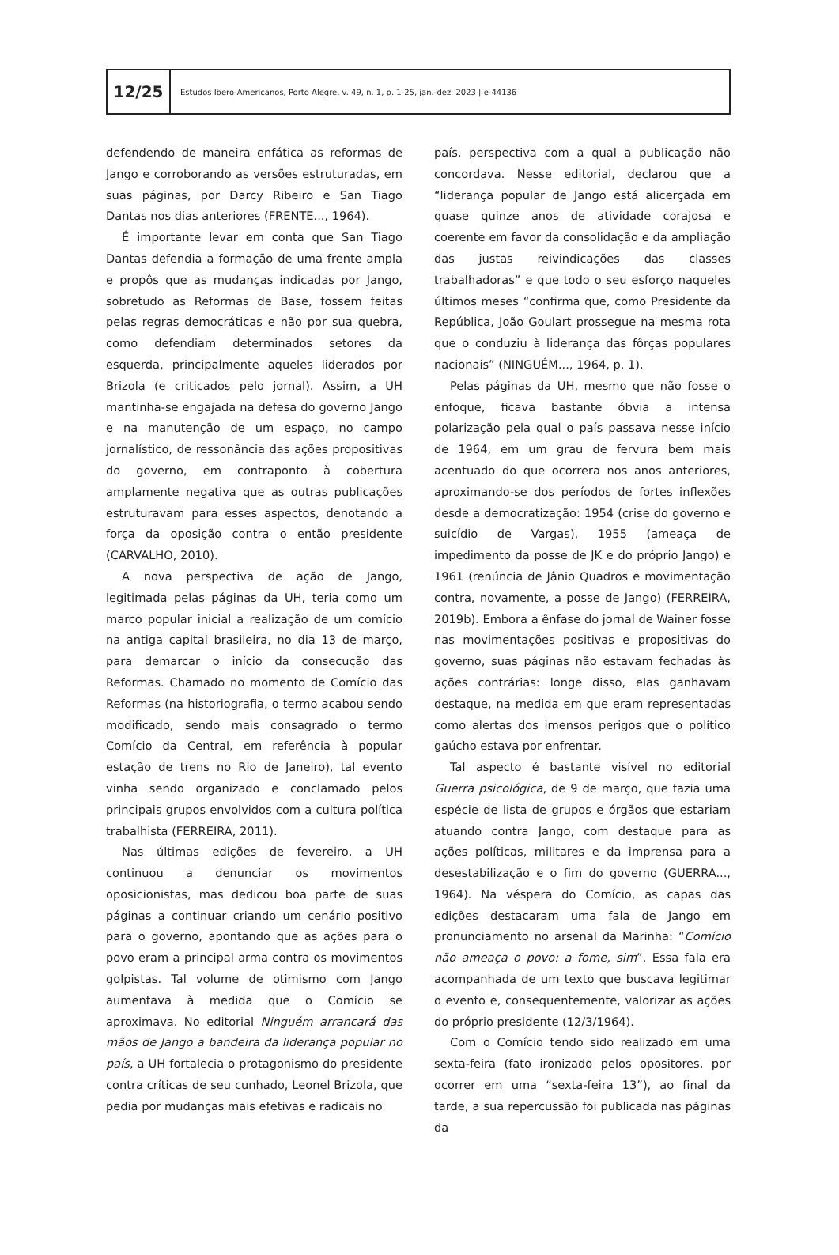12/25
Estudos Ibero-Americanos, Porto Alegre, v. 49, n. 1, p. 1-25, jan.-dez. 2023 | e-44136
defendendo de maneira enfática as reformas de Jango e corroborando as versões estruturadas, em suas páginas, por Darcy Ribeiro e San Tiago Dantas nos dias anteriores (FRENTE..., 1964).
É importante levar em conta que San Tiago Dantas defendia a formação de uma frente ampla e propôs que as mudanças indicadas por Jango, sobretudo as Reformas de Base, fossem feitas pelas regras democráticas e não por sua quebra, como defendiam determinados setores da esquerda, principalmente aqueles liderados por Brizola (e criticados pelo jornal). Assim, a UH mantinha-se engajada na defesa do governo Jango e na manutenção de um espaço, no campo jornalístico, de ressonância das ações propositivas do governo, em contraponto à cobertura amplamente negativa que as outras publicações estruturavam para esses aspectos, denotando a força da oposição contra o então presidente (CARVALHO, 2010).
A nova perspectiva de ação de Jango, legitimada pelas páginas da UH, teria como um marco popular inicial a realização de um comício na antiga capital brasileira, no dia 13 de março, para demarcar o início da consecução das Reformas. Chamado no momento de Comício das Reformas (na historiografia, o termo acabou sendo modificado, sendo mais consagrado o termo Comício da Central, em referência à popular estação de trens no Rio de Janeiro), tal evento vinha sendo organizado e conclamado pelos principais grupos envolvidos com a cultura política trabalhista (FERREIRA, 2011).
Nas últimas edições de fevereiro, a UH continuou a denunciar os movimentos oposicionistas, mas dedicou boa parte de suas páginas a continuar criando um cenário positivo para o governo, apontando que as ações para o povo eram a principal arma contra os movimentos golpistas. Tal volume de otimismo com Jango aumentava à medida que o Comício se aproximava. No editorial Ninguém arrancará das mãos de Jango a bandeira da liderança popular no país, a UH fortalecia o protagonismo do presidente contra críticas de seu cunhado, Leonel Brizola, que pedia por mudanças mais efetivas e radicais no
país, perspectiva com a qual a publicação não concordava. Nesse editorial, declarou que a “liderança popular de Jango está alicerçada em quase quinze anos de atividade corajosa e coerente em favor da consolidação e da ampliação das justas reivindicações das classes trabalhadoras” e que todo o seu esforço naqueles últimos meses “confirma que, como Presidente da República, João Goulart prossegue na mesma rota que o conduziu à liderança das fôrças populares nacionais” (NINGUÉM..., 1964, p. 1).
Pelas páginas da UH, mesmo que não fosse o enfoque, ficava bastante óbvia a intensa polarização pela qual o país passava nesse início de 1964, em um grau de fervura bem mais acentuado do que ocorrera nos anos anteriores, aproximando-se dos períodos de fortes inflexões desde a democratização: 1954 (crise do governo e suicídio de Vargas), 1955 (ameaça de impedimento da posse de JK e do próprio Jango) e 1961 (renúncia de Jânio Quadros e movimentação contra, novamente, a posse de Jango) (FERREIRA, 2019b). Embora a ênfase do jornal de Wainer fosse nas movimentações positivas e propositivas do governo, suas páginas não estavam fechadas às ações contrárias: longe disso, elas ganhavam destaque, na medida em que eram representadas como alertas dos imensos perigos que o político gaúcho estava por enfrentar.
Tal aspecto é bastante visível no editorial Guerra psicológica, de 9 de março, que fazia uma espécie de lista de grupos e órgãos que estariam atuando contra Jango, com destaque para as ações políticas, militares e da imprensa para a desestabilização e o fim do governo (GUERRA..., 1964). Na véspera do Comício, as capas das edições destacaram uma fala de Jango em pronunciamento no arsenal da Marinha: “Comício não ameaça o povo: a fome, sim”. Essa fala era acompanhada de um texto que buscava legitimar o evento e, consequentemente, valorizar as ações do próprio presidente (12/3/1964).
Com o Comício tendo sido realizado em uma sexta-feira (fato ironizado pelos opositores, por ocorrer em uma “sexta-feira 13”), ao final da tarde, a sua repercussão foi publicada nas páginas da